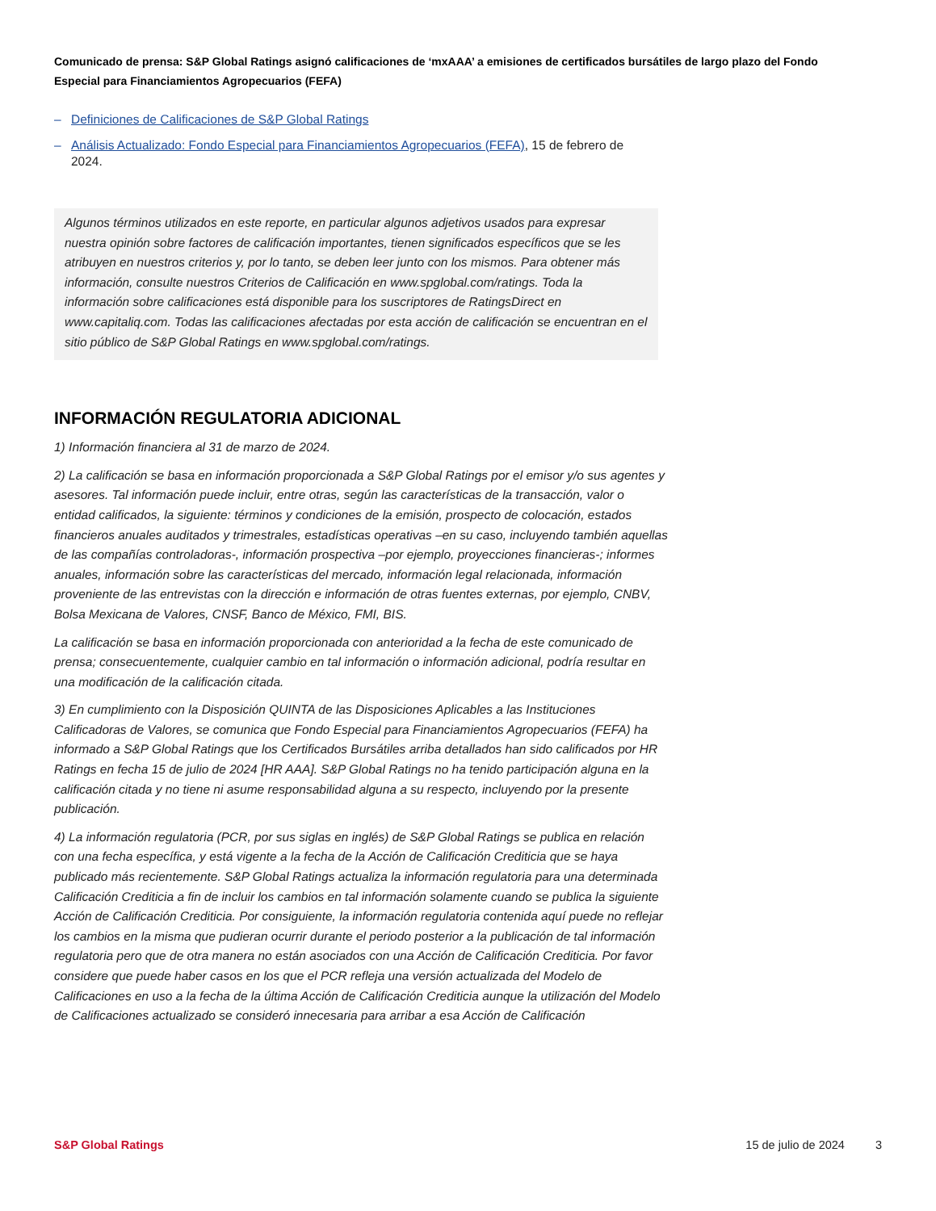Comunicado de prensa: S&P Global Ratings asignó calificaciones de ‘mxAAA’ a emisiones de certificados bursátiles de largo plazo del Fondo Especial para Financiamientos Agropecuarios (FEFA)
– Definiciones de Calificaciones de S&P Global Ratings
– Análisis Actualizado: Fondo Especial para Financiamientos Agropecuarios (FEFA), 15 de febrero de 2024.
Algunos términos utilizados en este reporte, en particular algunos adjetivos usados para expresar nuestra opinión sobre factores de calificación importantes, tienen significados específicos que se les atribuyen en nuestros criterios y, por lo tanto, se deben leer junto con los mismos. Para obtener más información, consulte nuestros Criterios de Calificación en www.spglobal.com/ratings. Toda la información sobre calificaciones está disponible para los suscriptores de RatingsDirect en www.capitaliq.com. Todas las calificaciones afectadas por esta acción de calificación se encuentran en el sitio público de S&P Global Ratings en www.spglobal.com/ratings.
INFORMACIÓN REGULATORIA ADICIONAL
1) Información financiera al 31 de marzo de 2024.
2) La calificación se basa en información proporcionada a S&P Global Ratings por el emisor y/o sus agentes y asesores. Tal información puede incluir, entre otras, según las características de la transacción, valor o entidad calificados, la siguiente: términos y condiciones de la emisión, prospecto de colocación, estados financieros anuales auditados y trimestrales, estadísticas operativas –en su caso, incluyendo también aquellas de las compañías controladoras-, información prospectiva –por ejemplo, proyecciones financieras-; informes anuales, información sobre las características del mercado, información legal relacionada, información proveniente de las entrevistas con la dirección e información de otras fuentes externas, por ejemplo, CNBV, Bolsa Mexicana de Valores, CNSF, Banco de México, FMI, BIS.
La calificación se basa en información proporcionada con anterioridad a la fecha de este comunicado de prensa; consecuentemente, cualquier cambio en tal información o información adicional, podría resultar en una modificación de la calificación citada.
3) En cumplimiento con la Disposición QUINTA de las Disposiciones Aplicables a las Instituciones Calificadoras de Valores, se comunica que Fondo Especial para Financiamientos Agropecuarios (FEFA) ha informado a S&P Global Ratings que los Certificados Bursátiles arriba detallados han sido calificados por HR Ratings en fecha 15 de julio de 2024 [HR AAA]. S&P Global Ratings no ha tenido participación alguna en la calificación citada y no tiene ni asume responsabilidad alguna a su respecto, incluyendo por la presente publicación.
4) La información regulatoria (PCR, por sus siglas en inglés) de S&P Global Ratings se publica en relación con una fecha específica, y está vigente a la fecha de la Acción de Calificación Crediticia que se haya publicado más recientemente. S&P Global Ratings actualiza la información regulatoria para una determinada Calificación Crediticia a fin de incluir los cambios en tal información solamente cuando se publica la siguiente Acción de Calificación Crediticia. Por consiguiente, la información regulatoria contenida aquí puede no reflejar los cambios en la misma que pudieran ocurrir durante el periodo posterior a la publicación de tal información regulatoria pero que de otra manera no están asociados con una Acción de Calificación Crediticia. Por favor considere que puede haber casos en los que el PCR refleja una versión actualizada del Modelo de Calificaciones en uso a la fecha de la última Acción de Calificación Crediticia aunque la utilización del Modelo de Calificaciones actualizado se consideró innecesaria para arribar a esa Acción de Calificación
S&P Global Ratings 15 de julio de 2024 3